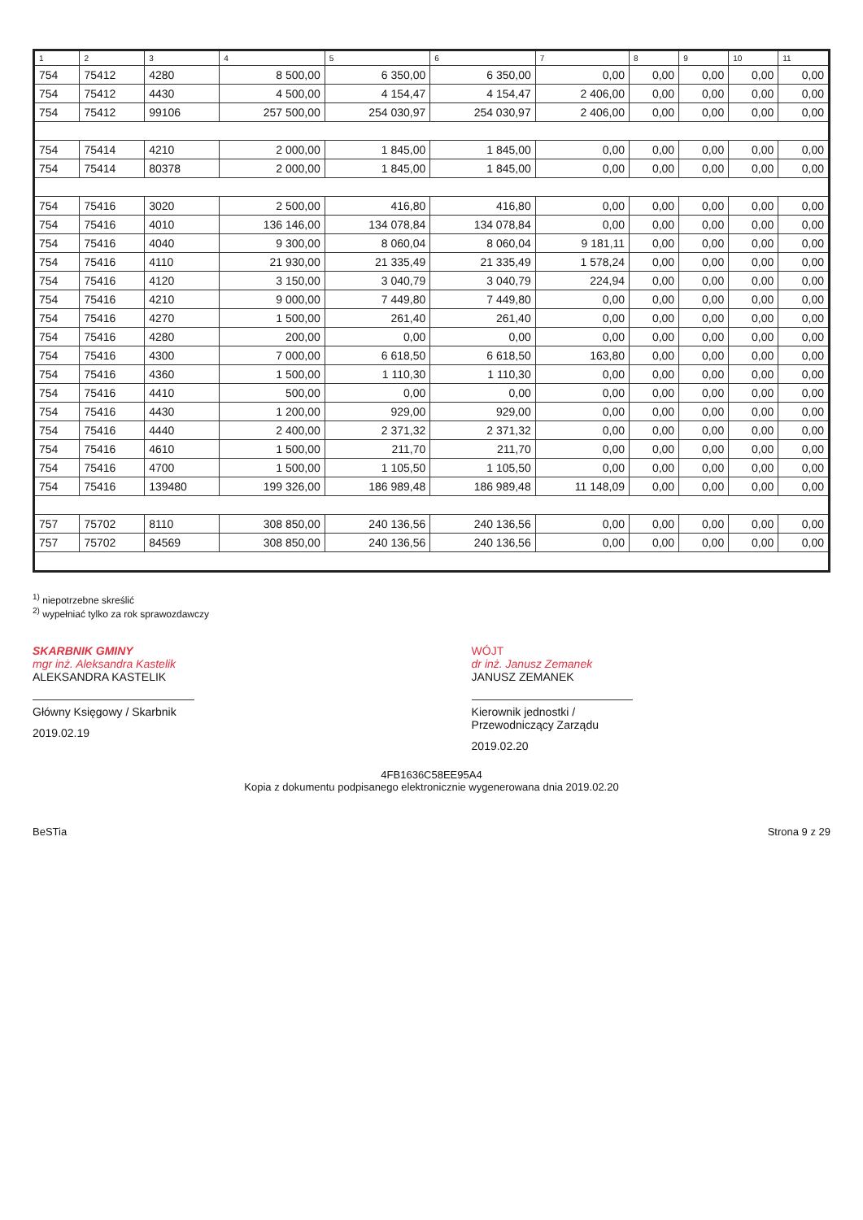| 1 | 2 | 3 | 4 | 5 | 6 | 7 | 8 | 9 | 10 | 11 |
| --- | --- | --- | --- | --- | --- | --- | --- | --- | --- | --- |
| 754 | 75412 | 4280 | 8 500,00 | 6 350,00 | 6 350,00 | 0,00 | 0,00 | 0,00 | 0,00 | 0,00 |
| 754 | 75412 | 4430 | 4 500,00 | 4 154,47 | 4 154,47 | 2 406,00 | 0,00 | 0,00 | 0,00 | 0,00 |
| 754 | 75412 | 99106 | 257 500,00 | 254 030,97 | 254 030,97 | 2 406,00 | 0,00 | 0,00 | 0,00 | 0,00 |
| 754 | 75414 | 4210 | 2 000,00 | 1 845,00 | 1 845,00 | 0,00 | 0,00 | 0,00 | 0,00 | 0,00 |
| 754 | 75414 | 80378 | 2 000,00 | 1 845,00 | 1 845,00 | 0,00 | 0,00 | 0,00 | 0,00 | 0,00 |
| 754 | 75416 | 3020 | 2 500,00 | 416,80 | 416,80 | 0,00 | 0,00 | 0,00 | 0,00 | 0,00 |
| 754 | 75416 | 4010 | 136 146,00 | 134 078,84 | 134 078,84 | 0,00 | 0,00 | 0,00 | 0,00 | 0,00 |
| 754 | 75416 | 4040 | 9 300,00 | 8 060,04 | 8 060,04 | 9 181,11 | 0,00 | 0,00 | 0,00 | 0,00 |
| 754 | 75416 | 4110 | 21 930,00 | 21 335,49 | 21 335,49 | 1 578,24 | 0,00 | 0,00 | 0,00 | 0,00 |
| 754 | 75416 | 4120 | 3 150,00 | 3 040,79 | 3 040,79 | 224,94 | 0,00 | 0,00 | 0,00 | 0,00 |
| 754 | 75416 | 4210 | 9 000,00 | 7 449,80 | 7 449,80 | 0,00 | 0,00 | 0,00 | 0,00 | 0,00 |
| 754 | 75416 | 4270 | 1 500,00 | 261,40 | 261,40 | 0,00 | 0,00 | 0,00 | 0,00 | 0,00 |
| 754 | 75416 | 4280 | 200,00 | 0,00 | 0,00 | 0,00 | 0,00 | 0,00 | 0,00 | 0,00 |
| 754 | 75416 | 4300 | 7 000,00 | 6 618,50 | 6 618,50 | 163,80 | 0,00 | 0,00 | 0,00 | 0,00 |
| 754 | 75416 | 4360 | 1 500,00 | 1 110,30 | 1 110,30 | 0,00 | 0,00 | 0,00 | 0,00 | 0,00 |
| 754 | 75416 | 4410 | 500,00 | 0,00 | 0,00 | 0,00 | 0,00 | 0,00 | 0,00 | 0,00 |
| 754 | 75416 | 4430 | 1 200,00 | 929,00 | 929,00 | 0,00 | 0,00 | 0,00 | 0,00 | 0,00 |
| 754 | 75416 | 4440 | 2 400,00 | 2 371,32 | 2 371,32 | 0,00 | 0,00 | 0,00 | 0,00 | 0,00 |
| 754 | 75416 | 4610 | 1 500,00 | 211,70 | 211,70 | 0,00 | 0,00 | 0,00 | 0,00 | 0,00 |
| 754 | 75416 | 4700 | 1 500,00 | 1 105,50 | 1 105,50 | 0,00 | 0,00 | 0,00 | 0,00 | 0,00 |
| 754 | 75416 | 139480 | 199 326,00 | 186 989,48 | 186 989,48 | 11 148,09 | 0,00 | 0,00 | 0,00 | 0,00 |
| 757 | 75702 | 8110 | 308 850,00 | 240 136,56 | 240 136,56 | 0,00 | 0,00 | 0,00 | 0,00 | 0,00 |
| 757 | 75702 | 84569 | 308 850,00 | 240 136,56 | 240 136,56 | 0,00 | 0,00 | 0,00 | 0,00 | 0,00 |
<sup>1)</sup> niepotrzebne skreślić
<sup>2)</sup> wypełniać tylko za rok sprawozdawczy
SKARBNIK GMINY
mgr inż. Aleksandra Kastelik
ALEKSANDRA KASTELIK
Główny Księgowy / Skarbnik
2019.02.19
WÓJT
dr inż. Janusz Zemanek
JANUSZ ZEMANEK
Kierownik jednostki / Przewodniczący Zarządu
2019.02.20
4FB1636C58EE95A4
Kopia z dokumentu podpisanego elektronicznie wygenerowana dnia 2019.02.20
BeSTia Strona 9 z 29